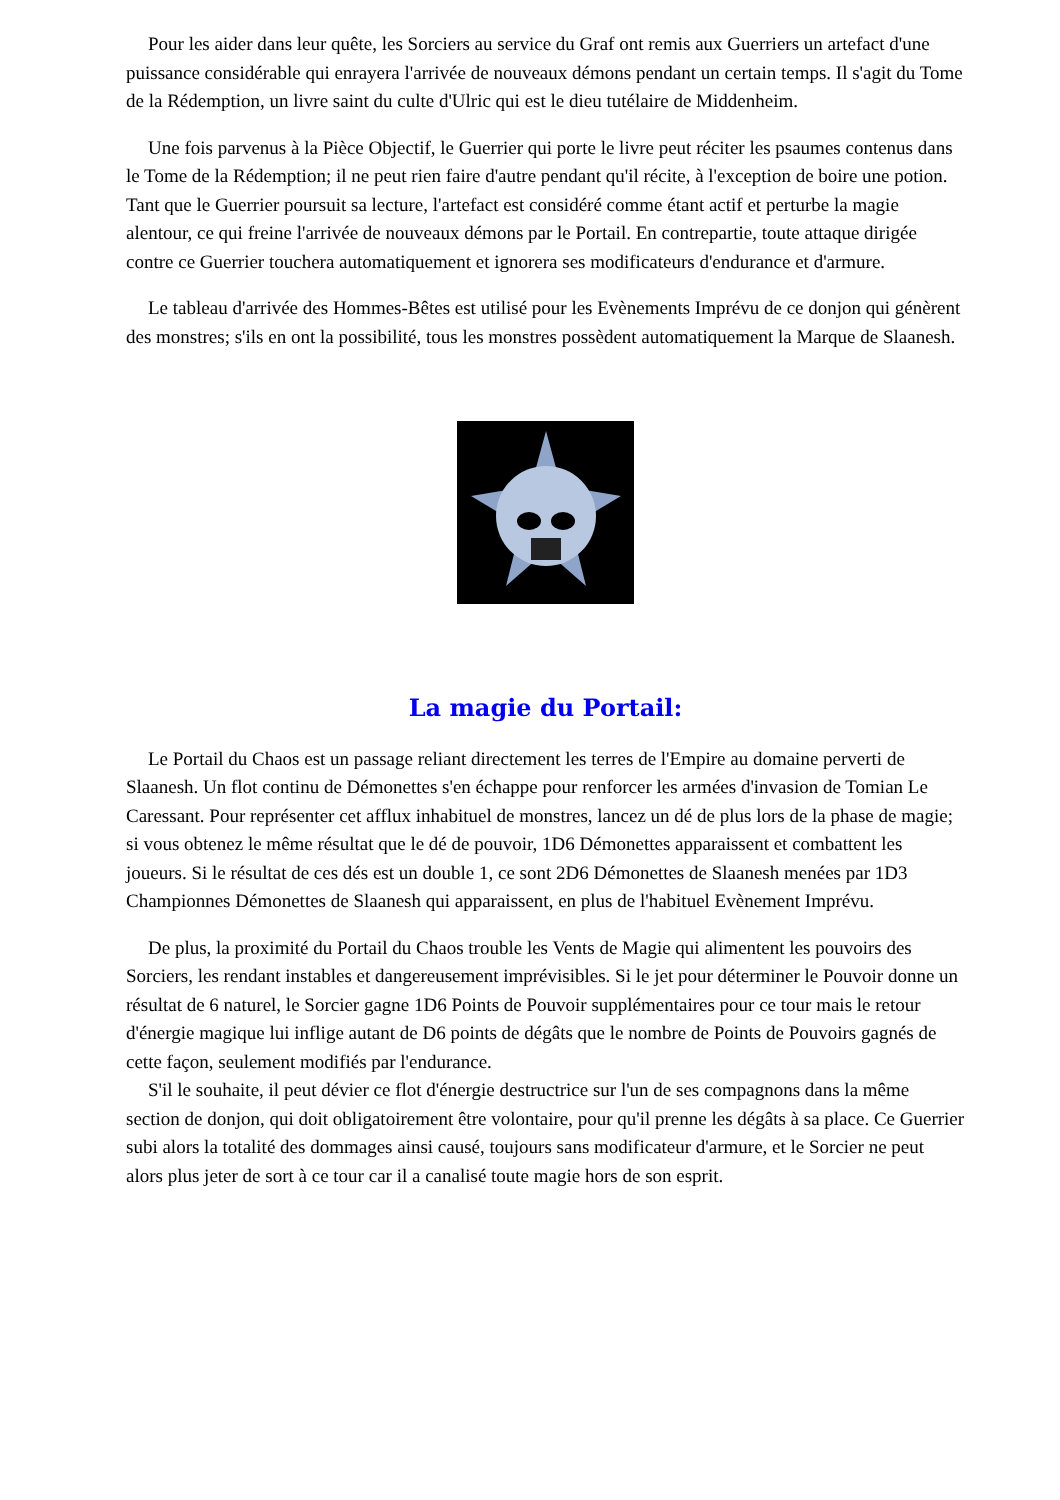Pour les aider dans leur quête, les Sorciers au service du Graf ont remis aux Guerriers un artefact d'une puissance considérable qui enrayera l'arrivée de nouveaux démons pendant un certain temps. Il s'agit du Tome de la Rédemption, un livre saint du culte d'Ulric qui est le dieu tutélaire de Middenheim.
Une fois parvenus à la Pièce Objectif, le Guerrier qui porte le livre peut réciter les psaumes contenus dans le Tome de la Rédemption; il ne peut rien faire d'autre pendant qu'il récite, à l'exception de boire une potion. Tant que le Guerrier poursuit sa lecture, l'artefact est considéré comme étant actif et perturbe la magie alentour, ce qui freine l'arrivée de nouveaux démons par le Portail. En contrepartie, toute attaque dirigée contre ce Guerrier touchera automatiquement et ignorera ses modificateurs d'endurance et d'armure.
Le tableau d'arrivée des Hommes-Bêtes est utilisé pour les Evènements Imprévu de ce donjon qui génèrent des monstres; s'ils en ont la possibilité, tous les monstres possèdent automatiquement la Marque de Slaanesh.
La magie du Portail:
Le Portail du Chaos est un passage reliant directement les terres de l'Empire au domaine perverti de Slaanesh. Un flot continu de Démonettes s'en échappe pour renforcer les armées d'invasion de Tomian Le Caressant. Pour représenter cet afflux inhabituel de monstres, lancez un dé de plus lors de la phase de magie; si vous obtenez le même résultat que le dé de pouvoir, 1D6 Démonettes apparaissent et combattent les joueurs. Si le résultat de ces dés est un double 1, ce sont 2D6 Démonettes de Slaanesh menées par 1D3 Championnes Démonettes de Slaanesh qui apparaissent, en plus de l'habituel Evènement Imprévu.
De plus, la proximité du Portail du Chaos trouble les Vents de Magie qui alimentent les pouvoirs des Sorciers, les rendant instables et dangereusement imprévisibles. Si le jet pour déterminer le Pouvoir donne un résultat de 6 naturel, le Sorcier gagne 1D6 Points de Pouvoir supplémentaires pour ce tour mais le retour d'énergie magique lui inflige autant de D6 points de dégâts que le nombre de Points de Pouvoirs gagnés de cette façon, seulement modifiés par l'endurance.
S'il le souhaite, il peut dévier ce flot d'énergie destructrice sur l'un de ses compagnons dans la même section de donjon, qui doit obligatoirement être volontaire, pour qu'il prenne les dégâts à sa place. Ce Guerrier subi alors la totalité des dommages ainsi causé, toujours sans modificateur d'armure, et le Sorcier ne peut alors plus jeter de sort à ce tour car il a canalisé toute magie hors de son esprit.